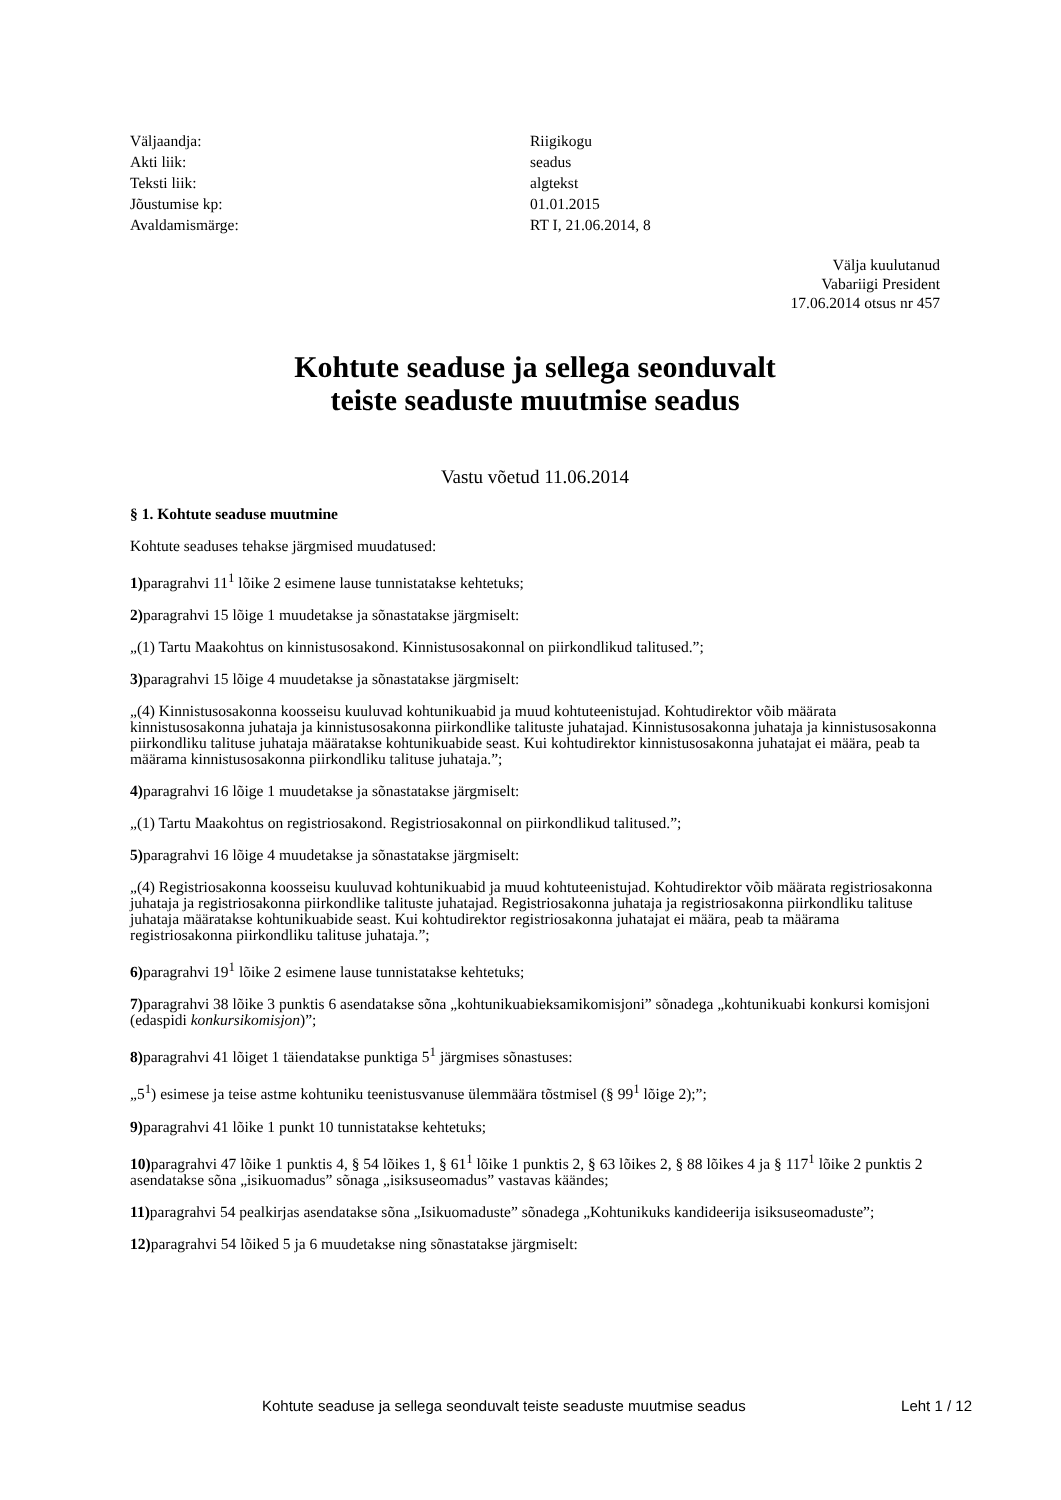Väljaandja:
Riigikogu
Akti liik:
seadus
Teksti liik:
algtekst
Jõustumise kp:
01.01.2015
Avaldamismärge:
RT I, 21.06.2014, 8
Välja kuulutanud
Vabariigi President
17.06.2014 otsus nr 457
Kohtute seaduse ja sellega seonduvalt
teiste seaduste muutmise seadus
Vastu võetud 11.06.2014
§ 1. Kohtute seaduse muutmine
Kohtute seaduses tehakse järgmised muudatused:
1) paragrahvi 11<sup>1</sup> lõike 2 esimene lause tunnistatakse kehtetuks;
2) paragrahvi 15 lõige 1 muudetakse ja sõnastatakse järgmiselt:
„(1) Tartu Maakohtus on kinnistusosakond. Kinnistusosakonnal on piirkondlikud talitused.”;
3) paragrahvi 15 lõige 4 muudetakse ja sõnastatakse järgmiselt:
„(4) Kinnistusosakonna koosseisu kuuluvad kohtunikuabid ja muud kohtuteenistujad. Kohtudirektor võib määrata kinnistusosakonna juhataja ja kinnistusosakonna piirkondlike talituste juhatajad. Kinnistusosakonna juhataja ja kinnistusosakonna piirkondliku talituse juhataja määratakse kohtunikuabide seast. Kui kohtudirektor kinnistusosakonna juhatajat ei määra, peab ta määrama kinnistusosakonna piirkondliku talituse juhataja.”;
4) paragrahvi 16 lõige 1 muudetakse ja sõnastatakse järgmiselt:
„(1) Tartu Maakohtus on registriosakond. Registriosakonnal on piirkondlikud talitused.”;
5) paragrahvi 16 lõige 4 muudetakse ja sõnastatakse järgmiselt:
„(4) Registriosakonna koosseisu kuuluvad kohtunikuabid ja muud kohtuteenistujad. Kohtudirektor võib määrata registriosakonna juhataja ja registriosakonna piirkondlike talituste juhatajad. Registriosakonna juhataja ja registriosakonna piirkondliku talituse juhataja määratakse kohtunikuabide seast. Kui kohtudirektor registriosakonna juhatajat ei määra, peab ta määrama registriosakonna piirkondliku talituse juhataja.”;
6) paragrahvi 19<sup>1</sup> lõike 2 esimene lause tunnistatakse kehtetuks;
7) paragrahvi 38 lõike 3 punktis 6 asendatakse sõna „kohtunikuabieksamikomisjoni” sõnadega „kohtunikuabi konkursi komisjoni (edaspidi konkursikomisjon)”;
8) paragrahvi 41 lõiget 1 täiendatakse punktiga 5<sup>1</sup> järgmises sõnastuses:
„5<sup>1</sup>) esimese ja teise astme kohtuniku teenistusvanuse ülemmäära tõstmisel (§ 99<sup>1</sup> lõige 2);”;
9) paragrahvi 41 lõike 1 punkt 10 tunnistatakse kehtetuks;
10) paragrahvi 47 lõike 1 punktis 4, § 54 lõikes 1, § 61<sup>1</sup> lõike 1 punktis 2, § 63 lõikes 2, § 88 lõikes 4 ja § 117<sup>1</sup> lõike 2 punktis 2 asendatakse sõna „isikuomadus” sõnaga „isiksuseomadus” vastavas käändes;
11) paragrahvi 54 pealkirjas asendatakse sõna „Isikuomaduste” sõnadega „Kohtunikuks kandideerija isiksuseomaduste”;
12) paragrahvi 54 lõiked 5 ja 6 muudetakse ning sõnastatakse järgmiselt:
Kohtute seaduse ja sellega seonduvalt teiste seaduste muutmise seadus Leht 1 / 12